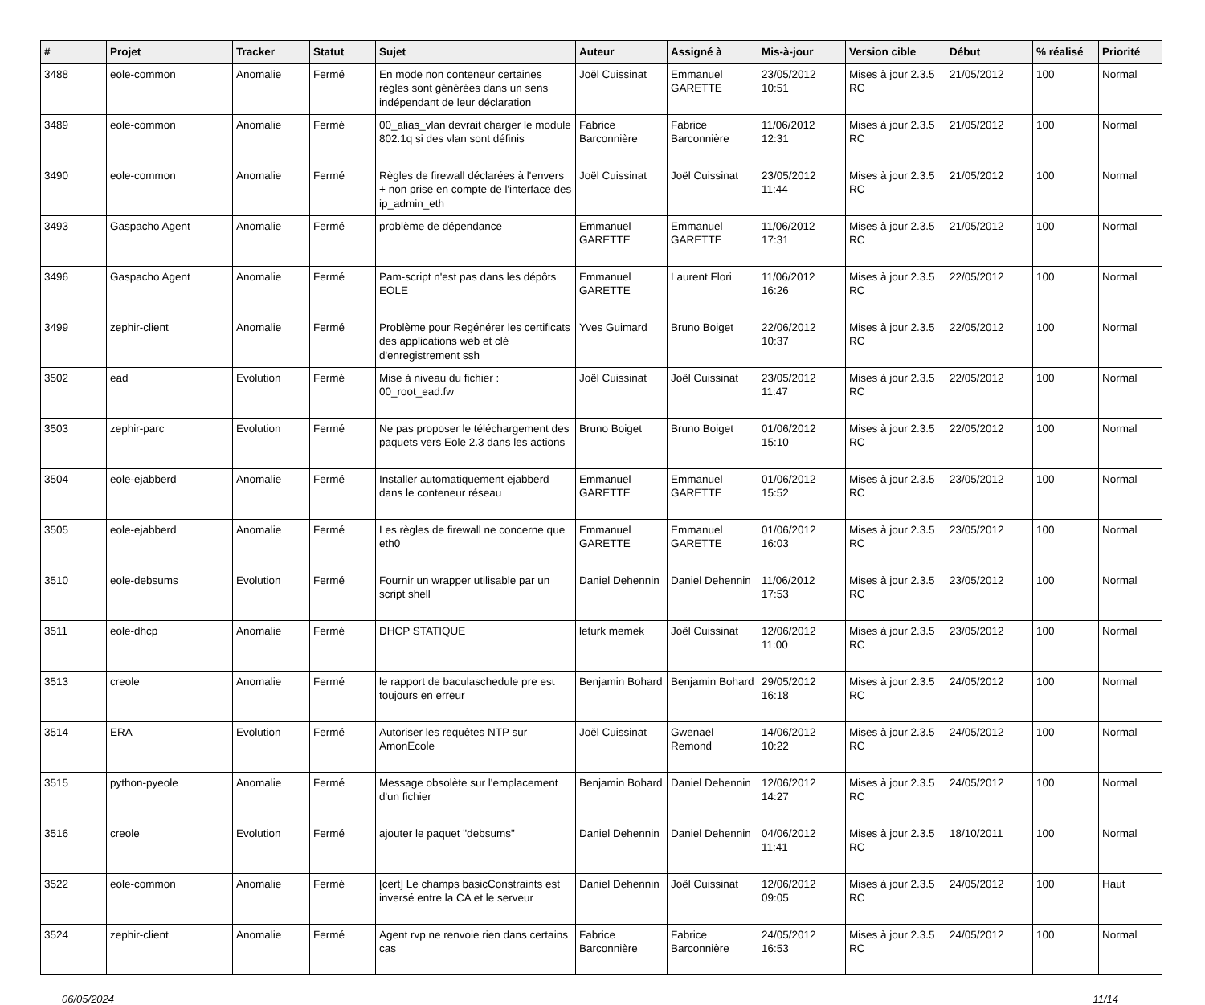| # | Projet | Tracker | Statut | Sujet | Auteur | Assigné à | Mis-à-jour | Version cible | Début | % réalisé | Priorité |
| --- | --- | --- | --- | --- | --- | --- | --- | --- | --- | --- | --- |
| 3488 | eole-common | Anomalie | Fermé | En mode non conteneur certaines règles sont générées dans un sens indépendant de leur déclaration | Joël Cuissinat | Emmanuel GARETTE | 23/05/2012 10:51 | Mises à jour 2.3.5 RC | 21/05/2012 | 100 | Normal |
| 3489 | eole-common | Anomalie | Fermé | 00_alias_vlan devrait charger le module 802.1q si des vlan sont définis | Fabrice Barconnière | Fabrice Barconnière | 11/06/2012 12:31 | Mises à jour 2.3.5 RC | 21/05/2012 | 100 | Normal |
| 3490 | eole-common | Anomalie | Fermé | Règles de firewall déclarées à l'envers + non prise en compte de l'interface des ip_admin_eth | Joël Cuissinat | Joël Cuissinat | 23/05/2012 11:44 | Mises à jour 2.3.5 RC | 21/05/2012 | 100 | Normal |
| 3493 | Gaspacho Agent | Anomalie | Fermé | problème de dépendance | Emmanuel GARETTE | Emmanuel GARETTE | 11/06/2012 17:31 | Mises à jour 2.3.5 RC | 21/05/2012 | 100 | Normal |
| 3496 | Gaspacho Agent | Anomalie | Fermé | Pam-script n'est pas dans les dépôts EOLE | Emmanuel GARETTE | Laurent Flori | 11/06/2012 16:26 | Mises à jour 2.3.5 RC | 22/05/2012 | 100 | Normal |
| 3499 | zephir-client | Anomalie | Fermé | Problème pour Regénérer les certificats des applications web et clé d'enregistrement ssh | Yves Guimard | Bruno Boiget | 22/06/2012 10:37 | Mises à jour 2.3.5 RC | 22/05/2012 | 100 | Normal |
| 3502 | ead | Evolution | Fermé | Mise à niveau du fichier : 00_root_ead.fw | Joël Cuissinat | Joël Cuissinat | 23/05/2012 11:47 | Mises à jour 2.3.5 RC | 22/05/2012 | 100 | Normal |
| 3503 | zephir-parc | Evolution | Fermé | Ne pas proposer le téléchargement des paquets vers Eole 2.3 dans les actions | Bruno Boiget | Bruno Boiget | 01/06/2012 15:10 | Mises à jour 2.3.5 RC | 22/05/2012 | 100 | Normal |
| 3504 | eole-ejabberd | Anomalie | Fermé | Installer automatiquement ejabberd dans le conteneur réseau | Emmanuel GARETTE | Emmanuel GARETTE | 01/06/2012 15:52 | Mises à jour 2.3.5 RC | 23/05/2012 | 100 | Normal |
| 3505 | eole-ejabberd | Anomalie | Fermé | Les règles de firewall ne concerne que eth0 | Emmanuel GARETTE | Emmanuel GARETTE | 01/06/2012 16:03 | Mises à jour 2.3.5 RC | 23/05/2012 | 100 | Normal |
| 3510 | eole-debsums | Evolution | Fermé | Fournir un wrapper utilisable par un script shell | Daniel Dehennin | Daniel Dehennin | 11/06/2012 17:53 | Mises à jour 2.3.5 RC | 23/05/2012 | 100 | Normal |
| 3511 | eole-dhcp | Anomalie | Fermé | DHCP STATIQUE | leturk memek | Joël Cuissinat | 12/06/2012 11:00 | Mises à jour 2.3.5 RC | 23/05/2012 | 100 | Normal |
| 3513 | creole | Anomalie | Fermé | le rapport de baculaschedule pre est toujours en erreur | Benjamin Bohard | Benjamin Bohard | 29/05/2012 16:18 | Mises à jour 2.3.5 RC | 24/05/2012 | 100 | Normal |
| 3514 | ERA | Evolution | Fermé | Autoriser les requêtes NTP sur AmonEcole | Joël Cuissinat | Gwenael Remond | 14/06/2012 10:22 | Mises à jour 2.3.5 RC | 24/05/2012 | 100 | Normal |
| 3515 | python-pyeole | Anomalie | Fermé | Message obsolète sur l'emplacement d'un fichier | Benjamin Bohard | Daniel Dehennin | 12/06/2012 14:27 | Mises à jour 2.3.5 RC | 24/05/2012 | 100 | Normal |
| 3516 | creole | Evolution | Fermé | ajouter le paquet "debsums" | Daniel Dehennin | Daniel Dehennin | 04/06/2012 11:41 | Mises à jour 2.3.5 RC | 18/10/2011 | 100 | Normal |
| 3522 | eole-common | Anomalie | Fermé | [cert] Le champs basicConstraints est inversé entre la CA et le serveur | Daniel Dehennin | Joël Cuissinat | 12/06/2012 09:05 | Mises à jour 2.3.5 RC | 24/05/2012 | 100 | Haut |
| 3524 | zephir-client | Anomalie | Fermé | Agent rvp ne renvoie rien dans certains cas | Fabrice Barconnière | Fabrice Barconnière | 24/05/2012 16:53 | Mises à jour 2.3.5 RC | 24/05/2012 | 100 | Normal |
06/05/2024 11/14